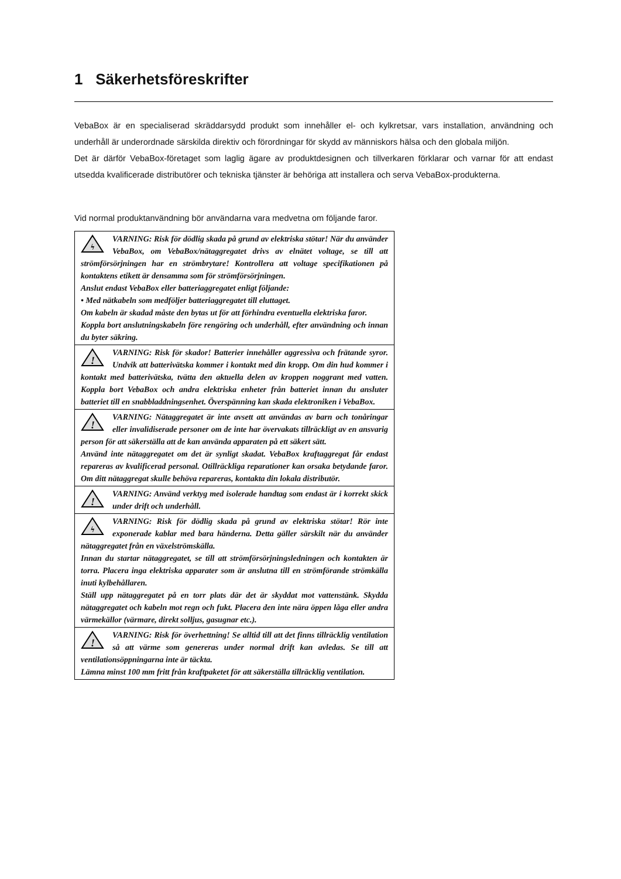1 Säkerhetsföreskrifter
VebaBox är en specialiserad skräddarsydd produkt som innehåller el- och kylkretsar, vars installation, användning och underhåll är underordnade särskilda direktiv och förordningar för skydd av människors hälsa och den globala miljön.
Det är därför VebaBox-företaget som laglig ägare av produktdesignen och tillverkaren förklarar och varnar för att endast utsedda kvalificerade distributörer och tekniska tjänster är behöriga att installera och serva VebaBox-produkterna.
Vid normal produktanvändning bör användarna vara medvetna om följande faror.
| ϟ VARNING: Risk för dödlig skada på grund av elektriska stötar! När du använder VebaBox, om VebaBox/nätaggregatet drivs av elnätet voltage, se till att strömförsörjningen har en strömbrytare! Kontrollera att voltage specifikationen på kontaktens etikett är densamma som för strömförsörjningen. Anslut endast VebaBox eller batteriaggregatet enligt följande: • Med nätkabeln som medföljer batteriaggregatet till eluttaget. Om kabeln är skadad måste den bytas ut för att förhindra eventuella elektriska faror. Koppla bort anslutningskabeln före rengöring och underhåll, efter användning och innan du byter säkring. |
| ! VARNING: Risk för skador! Batterier innehåller aggressiva och frätande syror. Undvik att batterivätska kommer i kontakt med din kropp. Om din hud kommer i kontakt med batterivätska, tvätta den aktuella delen av kroppen noggrant med vatten. Koppla bort VebaBox och andra elektriska enheter från batteriet innan du ansluter batteriet till en snabbladdningsenhet. Överspänning kan skada elektroniken i VebaBox. |
| ! VARNING: Nätaggregatet är inte avsett att användas av barn och tonåringar eller invalidiserade personer om de inte har övervakats tillräckligt av en ansvarig person för att säkerställa att de kan använda apparaten på ett säkert sätt. Använd inte nätaggregatet om det är synligt skadat. VebaBox kraftaggregat får endast repareras av kvalificerad personal. Otillräckliga reparationer kan orsaka betydande faror. Om ditt nätaggregat skulle behöva repareras, kontakta din lokala distributör. |
| ! VARNING: Använd verktyg med isolerade handtag som endast är i korrekt skick under drift och underhåll. |
| ϟ VARNING: Risk för dödlig skada på grund av elektriska stötar! Rör inte exponerade kablar med bara händerna. Detta gäller särskilt när du använder nätaggregatet från en växelströmskälla. Innan du startar nätaggregatet, se till att strömförsörjningsledningen och kontakten är torra. Placera inga elektriska apparater som är anslutna till en strömförande strömkälla inuti kylbehållaren. Ställ upp nätaggregatet på en torr plats där det är skyddat mot vattenstänk. Skydda nätaggregatet och kabeln mot regn och fukt. Placera den inte nära öppen låga eller andra värmekällor (värmare, direkt solljus, gasugnar etc.). |
| ! VARNING: Risk för överhettning! Se alltid till att det finns tillräcklig ventilation så att värme som genereras under normal drift kan avledas. Se till att ventilationsöppningarna inte är täckta. Lämna minst 100 mm fritt från kraftpaketet för att säkerställa tillräcklig ventilation. |